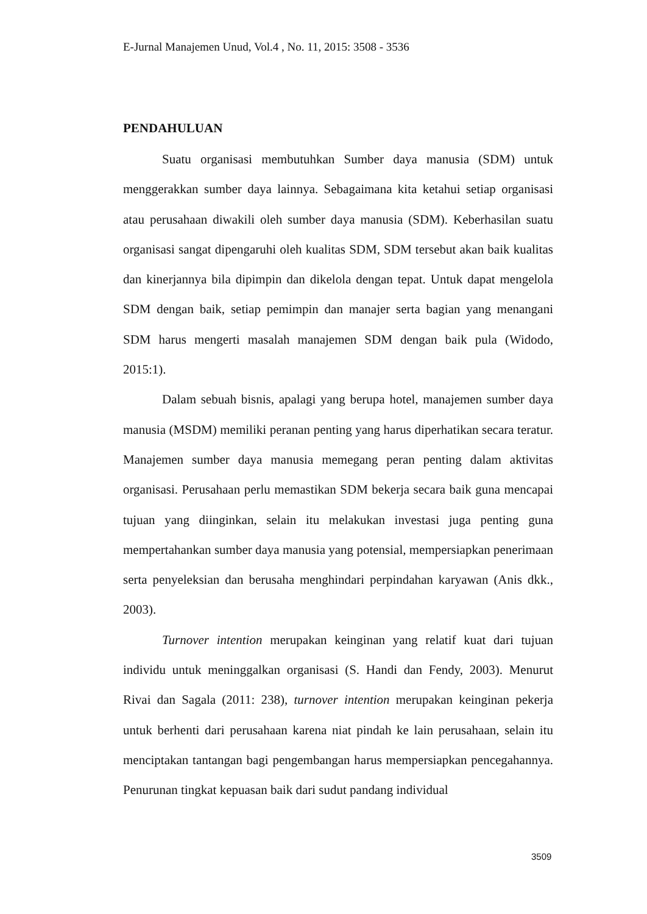E-Jurnal Manajemen Unud, Vol.4 , No. 11, 2015: 3508 - 3536
PENDAHULUAN
Suatu organisasi membutuhkan Sumber daya manusia (SDM) untuk menggerakkan sumber daya lainnya. Sebagaimana kita ketahui setiap organisasi atau perusahaan diwakili oleh sumber daya manusia (SDM). Keberhasilan suatu organisasi sangat dipengaruhi oleh kualitas SDM, SDM tersebut akan baik kualitas dan kinerjannya bila dipimpin dan dikelola dengan tepat. Untuk dapat mengelola SDM dengan baik, setiap pemimpin dan manajer serta bagian yang menangani SDM harus mengerti masalah manajemen SDM dengan baik pula (Widodo, 2015:1).
Dalam sebuah bisnis, apalagi yang berupa hotel, manajemen sumber daya manusia (MSDM) memiliki peranan penting yang harus diperhatikan secara teratur. Manajemen sumber daya manusia memegang peran penting dalam aktivitas organisasi. Perusahaan perlu memastikan SDM bekerja secara baik guna mencapai tujuan yang diinginkan, selain itu melakukan investasi juga penting guna mempertahankan sumber daya manusia yang potensial, mempersiapkan penerimaan serta penyeleksian dan berusaha menghindari perpindahan karyawan (Anis dkk., 2003).
Turnover intention merupakan keinginan yang relatif kuat dari tujuan individu untuk meninggalkan organisasi (S. Handi dan Fendy, 2003). Menurut Rivai dan Sagala (2011: 238), turnover intention merupakan keinginan pekerja untuk berhenti dari perusahaan karena niat pindah ke lain perusahaan, selain itu menciptakan tantangan bagi pengembangan harus mempersiapkan pencegahannya. Penurunan tingkat kepuasan baik dari sudut pandang individual
3509